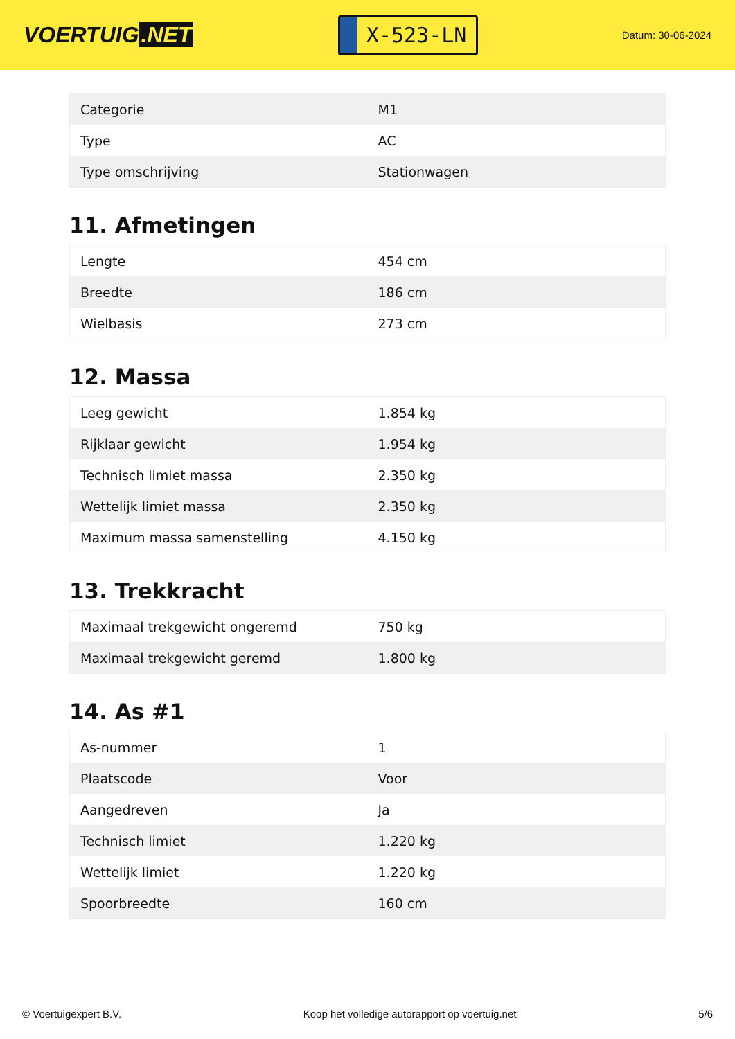VOERTUIG.NET
X-523-LN
Datum: 30-06-2024
| Categorie | M1 |
| Type | AC |
| Type omschrijving | Stationwagen |
11. Afmetingen
| Lengte | 454 cm |
| Breedte | 186 cm |
| Wielbasis | 273 cm |
12. Massa
| Leeg gewicht | 1.854 kg |
| Rijklaar gewicht | 1.954 kg |
| Technisch limiet massa | 2.350 kg |
| Wettelijk limiet massa | 2.350 kg |
| Maximum massa samenstelling | 4.150 kg |
13. Trekkracht
| Maximaal trekgewicht ongeremd | 750 kg |
| Maximaal trekgewicht geremd | 1.800 kg |
14. As #1
| As-nummer | 1 |
| Plaatscode | Voor |
| Aangedreven | Ja |
| Technisch limiet | 1.220 kg |
| Wettelijk limiet | 1.220 kg |
| Spoorbreedte | 160 cm |
© Voertuigexpert B.V. Koop het volledige autorapport op voertuig.net 5/6